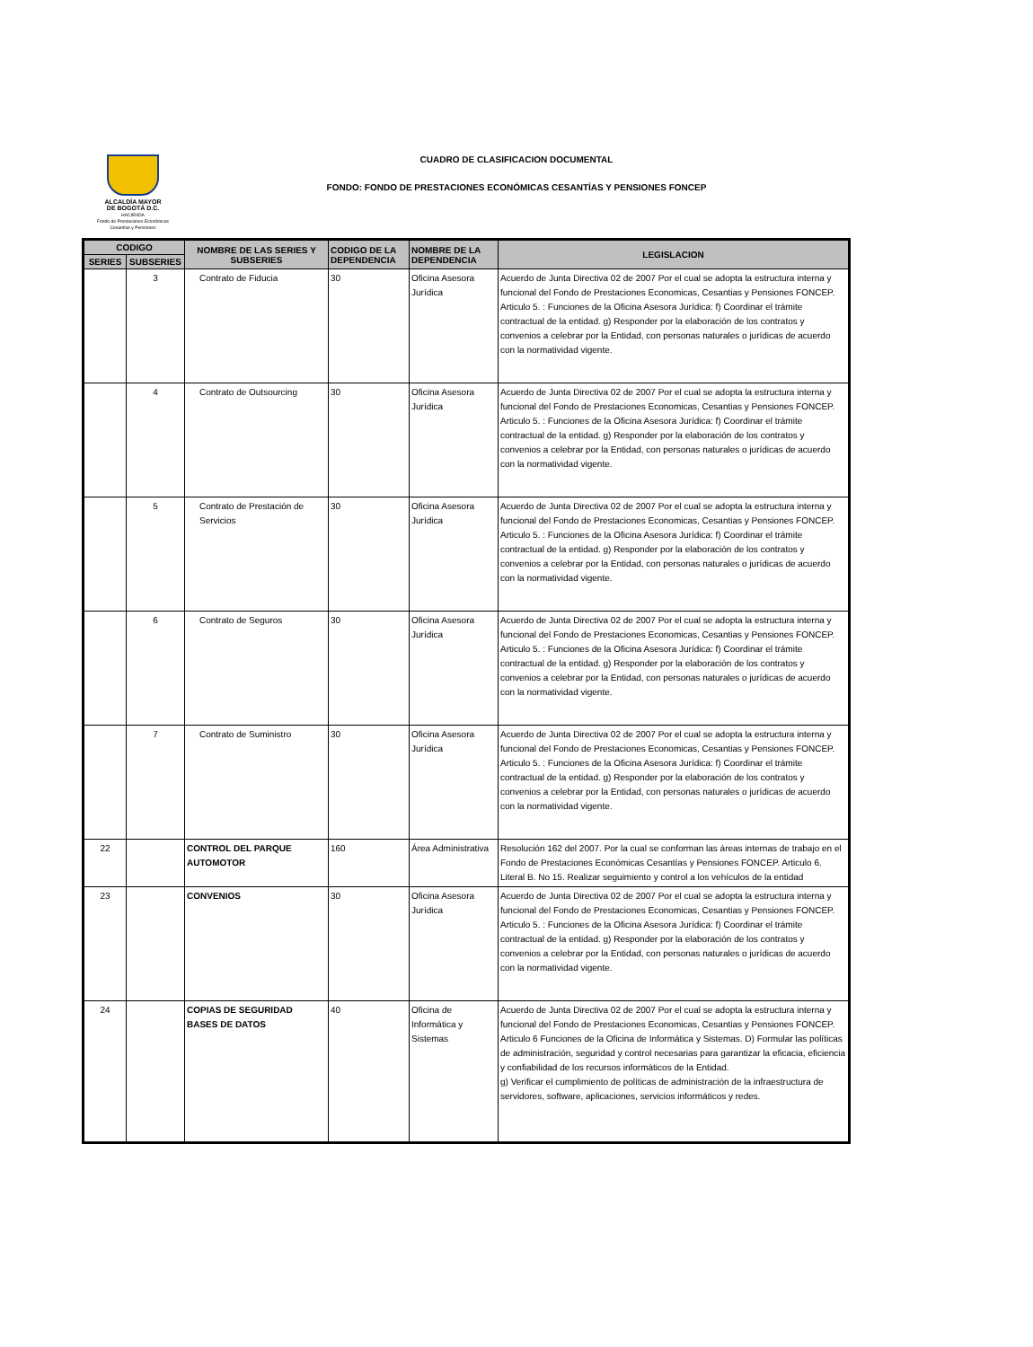ALCALDÍA MAYOR
DE BOGOTÁ D.C.
HACIENDA
Fondo de Prestaciones Económicas
Cesantías y Pensiones
CUADRO DE CLASIFICACION DOCUMENTAL
FONDO: FONDO DE PRESTACIONES ECONÓMICAS CESANTÍAS Y PENSIONES FONCEP
| CODIGO | | NOMBRE DE LAS SERIES Y SUBSERIES | CODIGO DE LA DEPENDENCIA | NOMBRE DE LA DEPENDENCIA | LEGISLACION |
| --- | --- | --- | --- | --- | --- |
| SERIES | SUBSERIES | | | | |
| | 3 | Contrato de Fiducia | 30 | Oficina Asesora Jurídica | Acuerdo de Junta Directiva 02 de 2007 Por el cual se adopta la estructura interna y funcional del Fondo de Prestaciones Economicas, Cesantias y Pensiones FONCEP. Articulo 5. : Funciones de la Oficina Asesora Jurídica: f) Coordinar el trámite contractual de la entidad. g) Responder por la elaboración de los contratos y convenios a celebrar por la Entidad, con personas naturales o jurídicas de acuerdo con la normatividad vigente. |
| | 4 | Contrato de Outsourcing | 30 | Oficina Asesora Jurídica | Acuerdo de Junta Directiva 02 de 2007 Por el cual se adopta la estructura interna y funcional del Fondo de Prestaciones Economicas, Cesantias y Pensiones FONCEP. Articulo 5. : Funciones de la Oficina Asesora Jurídica: f) Coordinar el trámite contractual de la entidad. g) Responder por la elaboración de los contratos y convenios a celebrar por la Entidad, con personas naturales o jurídicas de acuerdo con la normatividad vigente. |
| | 5 | Contrato de Prestación de Servicios | 30 | Oficina Asesora Jurídica | Acuerdo de Junta Directiva 02 de 2007 Por el cual se adopta la estructura interna y funcional del Fondo de Prestaciones Economicas, Cesantias y Pensiones FONCEP. Articulo 5. : Funciones de la Oficina Asesora Jurídica: f) Coordinar el trámite contractual de la entidad. g) Responder por la elaboración de los contratos y convenios a celebrar por la Entidad, con personas naturales o jurídicas de acuerdo con la normatividad vigente. |
| | 6 | Contrato de Seguros | 30 | Oficina Asesora Jurídica | Acuerdo de Junta Directiva 02 de 2007 Por el cual se adopta la estructura interna y funcional del Fondo de Prestaciones Economicas, Cesantias y Pensiones FONCEP. Articulo 5. : Funciones de la Oficina Asesora Jurídica: f) Coordinar el trámite contractual de la entidad. g) Responder por la elaboración de los contratos y convenios a celebrar por la Entidad, con personas naturales o jurídicas de acuerdo con la normatividad vigente. |
| | 7 | Contrato de Suministro | 30 | Oficina Asesora Jurídica | Acuerdo de Junta Directiva 02 de 2007 Por el cual se adopta la estructura interna y funcional del Fondo de Prestaciones Economicas, Cesantias y Pensiones FONCEP. Articulo 5. : Funciones de la Oficina Asesora Jurídica: f) Coordinar el trámite contractual de la entidad. g) Responder por la elaboración de los contratos y convenios a celebrar por la Entidad, con personas naturales o jurídicas de acuerdo con la normatividad vigente. |
| 22 | | CONTROL DEL PARQUE AUTOMOTOR | 160 | Área Administrativa | Resolución 162 del 2007. Por la cual se conforman las áreas internas de trabajo en el Fondo de Prestaciones Económicas Cesantías y Pensiones FONCEP. Articulo 6. Literal B. No 15. Realizar seguimiento y control a los vehículos de la entidad |
| 23 | | CONVENIOS | 30 | Oficina Asesora Jurídica | Acuerdo de Junta Directiva 02 de 2007 Por el cual se adopta la estructura interna y funcional del Fondo de Prestaciones Economicas, Cesantias y Pensiones FONCEP. Articulo 5. : Funciones de la Oficina Asesora Jurídica: f) Coordinar el trámite contractual de la entidad. g) Responder por la elaboración de los contratos y convenios a celebrar por la Entidad, con personas naturales o jurídicas de acuerdo con la normatividad vigente. |
| 24 | | COPIAS DE SEGURIDAD BASES DE DATOS | 40 | Oficina de Informática y Sistemas | Acuerdo de Junta Directiva 02 de 2007 Por el cual se adopta la estructura interna y funcional del Fondo de Prestaciones Economicas, Cesantias y Pensiones FONCEP. Articulo 6 Funciones de la Oficina de Informática y Sistemas. D) Formular las políticas de administración, seguridad y control necesarias para garantizar la eficacia, eficiencia y confiabilidad de los recursos informáticos de la Entidad. g) Verificar el cumplimiento de políticas de administración de la infraestructura de servidores, software, aplicaciones, servicios informáticos y redes. |